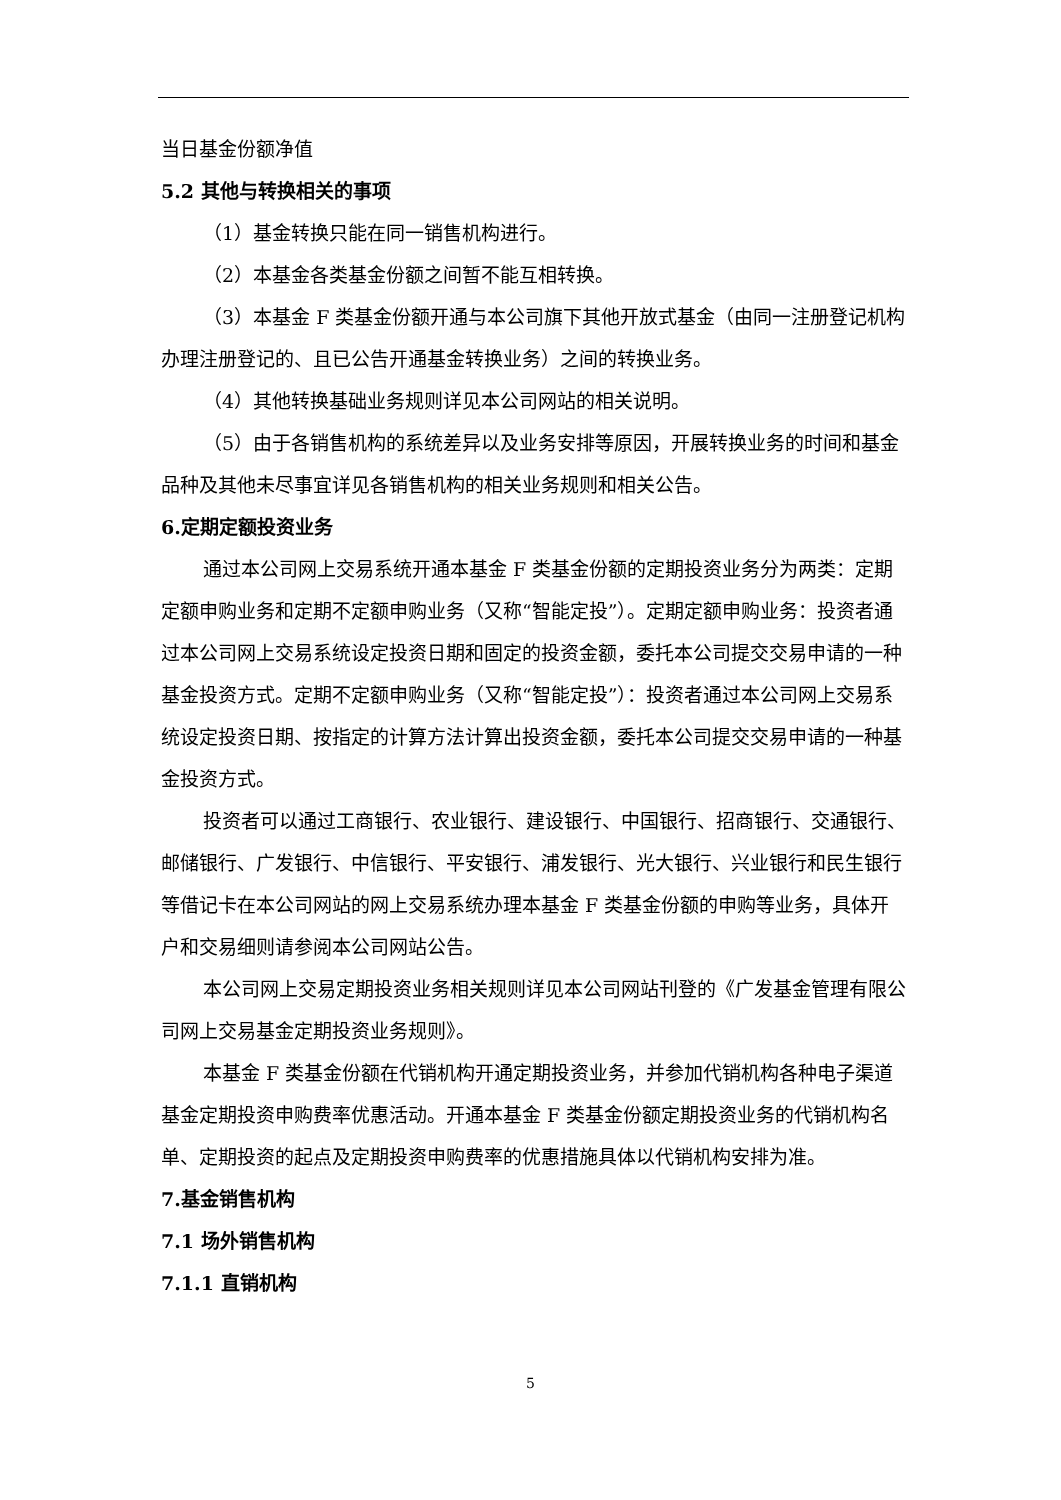当日基金份额净值
5.2 其他与转换相关的事项
（1）基金转换只能在同一销售机构进行。
（2）本基金各类基金份额之间暂不能互相转换。
（3）本基金 F 类基金份额开通与本公司旗下其他开放式基金（由同一注册登记机构办理注册登记的、且已公告开通基金转换业务）之间的转换业务。
（4）其他转换基础业务规则详见本公司网站的相关说明。
（5）由于各销售机构的系统差异以及业务安排等原因，开展转换业务的时间和基金品种及其他未尽事宜详见各销售机构的相关业务规则和相关公告。
6.定期定额投资业务
通过本公司网上交易系统开通本基金 F 类基金份额的定期投资业务分为两类：定期定额申购业务和定期不定额申购业务（又称“智能定投”）。定期定额申购业务：投资者通过本公司网上交易系统设定投资日期和固定的投资金额，委托本公司提交交易申请的一种基金投资方式。定期不定额申购业务（又称“智能定投”）：投资者通过本公司网上交易系统设定投资日期、按指定的计算方法计算出投资金额，委托本公司提交交易申请的一种基金投资方式。
投资者可以通过工商银行、农业银行、建设银行、中国银行、招商银行、交通银行、邮储银行、广发银行、中信银行、平安银行、浦发银行、光大银行、兴业银行和民生银行等借记卡在本公司网站的网上交易系统办理本基金 F 类基金份额的申购等业务，具体开户和交易细则请参阅本公司网站公告。
本公司网上交易定期投资业务相关规则详见本公司网站刊登的《广发基金管理有限公司网上交易基金定期投资业务规则》。
本基金 F 类基金份额在代销机构开通定期投资业务，并参加代销机构各种电子渠道基金定期投资申购费率优惠活动。开通本基金 F 类基金份额定期投资业务的代销机构名单、定期投资的起点及定期投资申购费率的优惠措施具体以代销机构安排为准。
7.基金销售机构
7.1 场外销售机构
7.1.1 直销机构
5